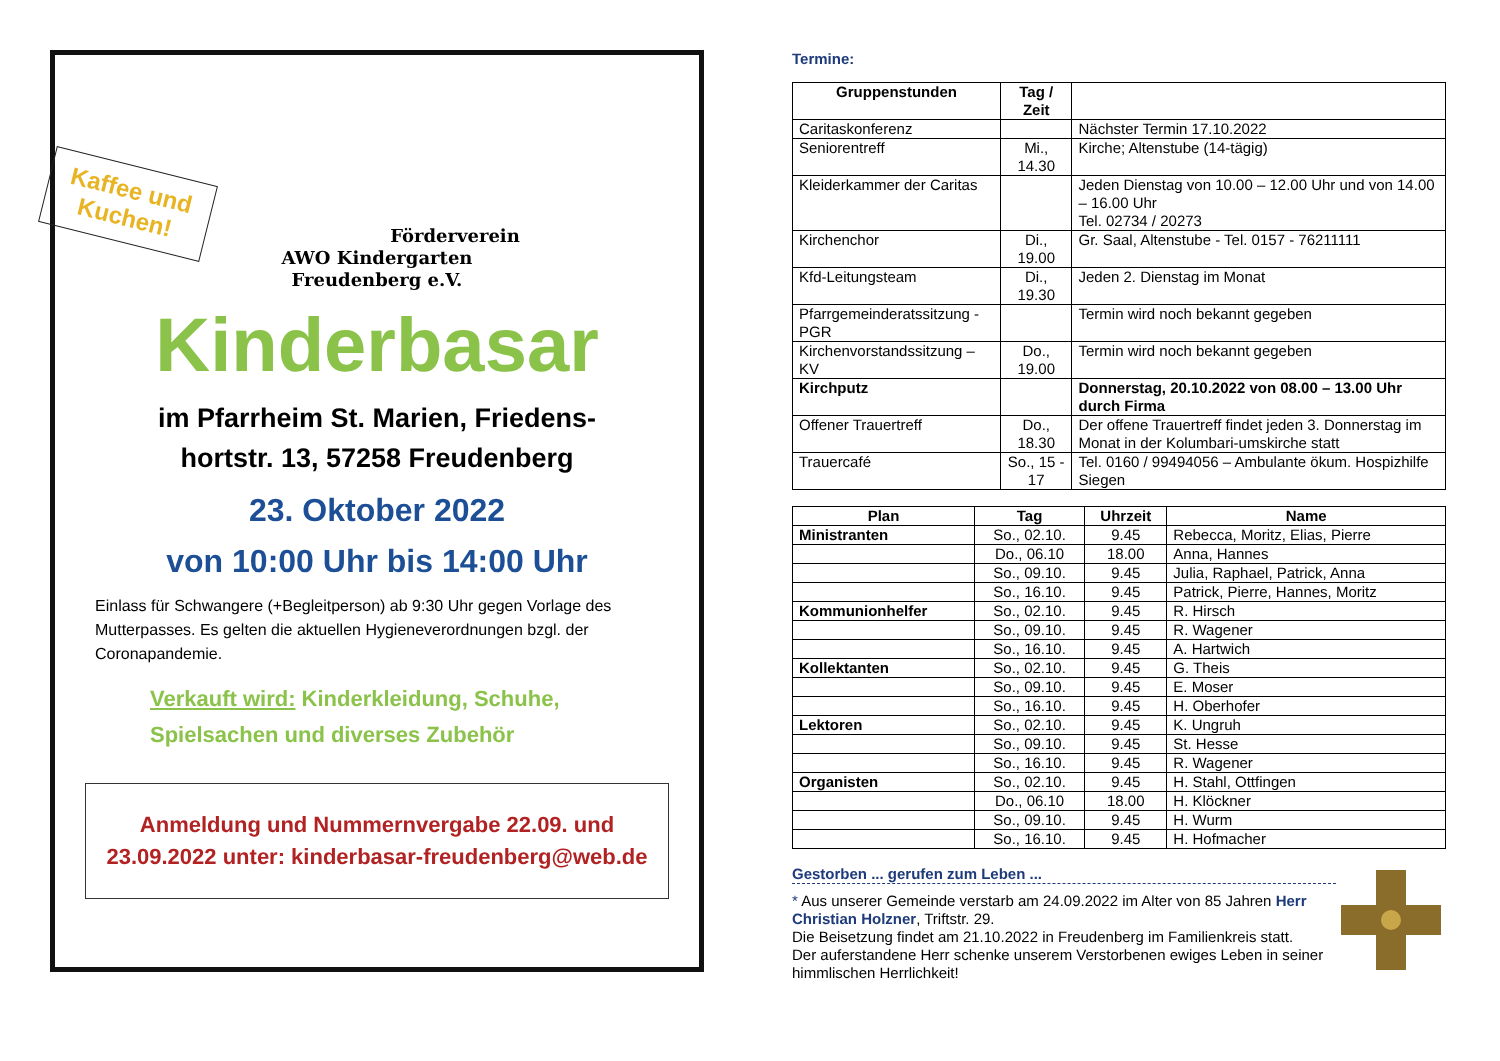Kaffee und
Kuchen!
Förderverein
AWO Kindergarten
Freudenberg e.V.
Kinderbasar
im Pfarrheim St. Marien, Friedens-
hortstr. 13, 57258 Freudenberg
23. Oktober 2022
von 10:00 Uhr bis 14:00 Uhr
Einlass für Schwangere (+Begleitperson) ab 9:30 Uhr gegen Vorlage des Mutterpasses. Es gelten die aktuellen Hygieneverordnungen bzgl. der Coronapandemie.
Verkauft wird: Kinderkleidung, Schuhe, Spielsachen und diverses Zubehör
Anmeldung und Nummernvergabe 22.09. und 23.09.2022 unter: kinderbasar-freudenberg@web.de
Termine:
| Gruppenstunden | Tag / Zeit | |
| --- | --- | --- |
| Caritaskonferenz | | Nächster Termin 17.10.2022 |
| Seniorentreff | Mi., 14.30 | Kirche; Altenstube (14-tägig) |
| Kleiderkammer der Caritas | | Jeden Dienstag von 10.00 – 12.00 Uhr und von 14.00 – 16.00 Uhr Tel. 02734 / 20273 |
| Kirchenchor | Di., 19.00 | Gr. Saal, Altenstube - Tel. 0157 - 76211111 |
| Kfd-Leitungsteam | Di., 19.30 | Jeden 2. Dienstag im Monat |
| Pfarrgemeinderatssitzung - PGR | | Termin wird noch bekannt gegeben |
| Kirchenvorstandssitzung – KV | Do., 19.00 | Termin wird noch bekannt gegeben |
| Kirchputz | | Donnerstag, 20.10.2022 von 08.00 – 13.00 Uhr durch Firma |
| Offener Trauertreff | Do., 18.30 | Der offene Trauertreff findet jeden 3. Donnerstag im Monat in der Kolumbari-umskirche statt |
| Trauercafé | So., 15 - 17 | Tel. 0160 / 99494056 – Ambulante ökum. Hospizhilfe Siegen |
| Plan | Tag | Uhrzeit | Name |
| --- | --- | --- | --- |
| Ministranten | So., 02.10. | 9.45 | Rebecca, Moritz, Elias, Pierre |
| | Do., 06.10 | 18.00 | Anna, Hannes |
| | So., 09.10. | 9.45 | Julia, Raphael, Patrick, Anna |
| | So., 16.10. | 9.45 | Patrick, Pierre, Hannes, Moritz |
| Kommunionhelfer | So., 02.10. | 9.45 | R. Hirsch |
| | So., 09.10. | 9.45 | R. Wagener |
| | So., 16.10. | 9.45 | A. Hartwich |
| Kollektanten | So., 02.10. | 9.45 | G. Theis |
| | So., 09.10. | 9.45 | E. Moser |
| | So., 16.10. | 9.45 | H. Oberhofer |
| Lektoren | So., 02.10. | 9.45 | K. Ungruh |
| | So., 09.10. | 9.45 | St. Hesse |
| | So., 16.10. | 9.45 | R. Wagener |
| Organisten | So., 02.10. | 9.45 | H. Stahl, Ottfingen |
| | Do., 06.10 | 18.00 | H. Klöckner |
| | So., 09.10. | 9.45 | H. Wurm |
| | So., 16.10. | 9.45 | H. Hofmacher |
Gestorben ... gerufen zum Leben ...
* Aus unserer Gemeinde verstarb am 24.09.2022 im Alter von 85 Jahren Herr Christian Holzner, Triftstr. 29.
Die Beisetzung findet am 21.10.2022 in Freudenberg im Familienkreis statt.
Der auferstandene Herr schenke unserem Verstorbenen ewiges Leben in seiner himmlischen Herrlichkeit!